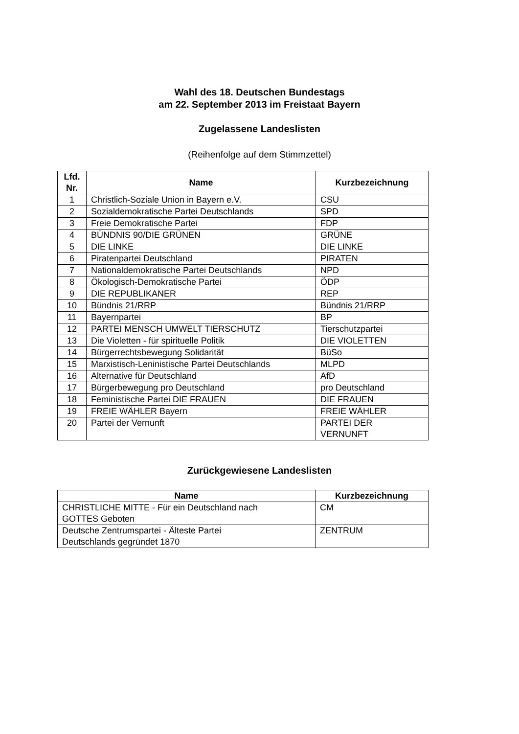Wahl des 18. Deutschen Bundestags
am 22. September 2013 im Freistaat Bayern
Zugelassene Landeslisten
(Reihenfolge auf dem Stimmzettel)
| Lfd. Nr. | Name | Kurzbezeichnung |
| --- | --- | --- |
| 1 | Christlich-Soziale Union in Bayern e.V. | CSU |
| 2 | Sozialdemokratische Partei Deutschlands | SPD |
| 3 | Freie Demokratische Partei | FDP |
| 4 | BÜNDNIS 90/DIE GRÜNEN | GRÜNE |
| 5 | DIE LINKE | DIE LINKE |
| 6 | Piratenpartei Deutschland | PIRATEN |
| 7 | Nationaldemokratische Partei Deutschlands | NPD |
| 8 | Ökologisch-Demokratische Partei | ÖDP |
| 9 | DIE REPUBLIKANER | REP |
| 10 | Bündnis 21/RRP | Bündnis 21/RRP |
| 11 | Bayernpartei | BP |
| 12 | PARTEI MENSCH UMWELT TIERSCHUTZ | Tierschutzpartei |
| 13 | Die Violetten - für spirituelle Politik | DIE VIOLETTEN |
| 14 | Bürgerrechtsbewegung Solidarität | BüSo |
| 15 | Marxistisch-Leninistische Partei Deutschlands | MLPD |
| 16 | Alternative für Deutschland | AfD |
| 17 | Bürgerbewegung pro Deutschland | pro Deutschland |
| 18 | Feministische Partei DIE FRAUEN | DIE FRAUEN |
| 19 | FREIE WÄHLER Bayern | FREIE WÄHLER |
| 20 | Partei der Vernunft | PARTEI DER VERNUNFT |
Zurückgewiesene Landeslisten
| Name | Kurzbezeichnung |
| --- | --- |
| CHRISTLICHE MITTE - Für ein Deutschland nach GOTTES Geboten | CM |
| Deutsche Zentrumspartei - Älteste Partei Deutschlands gegründet 1870 | ZENTRUM |